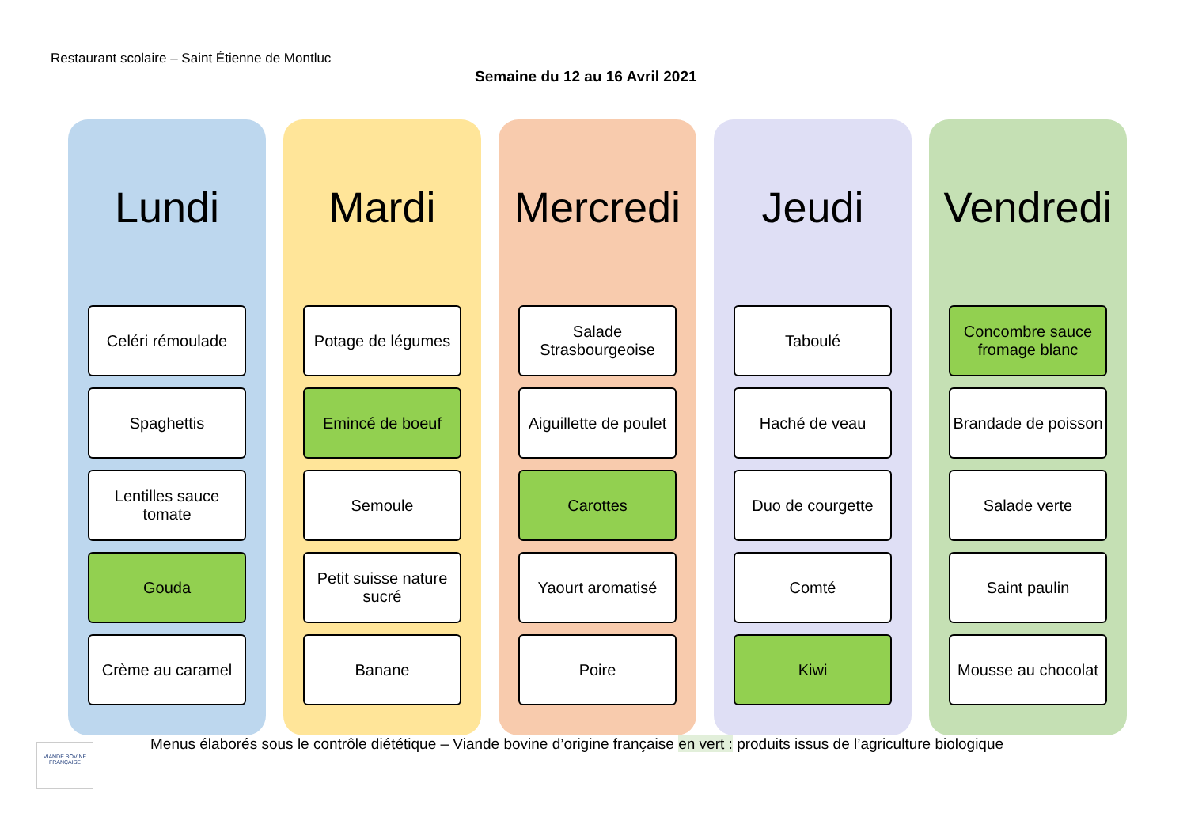Restaurant scolaire – Saint Étienne de Montluc
Semaine du 12 au 16 Avril 2021
Lundi
Celéri rémoulade
Spaghettis
Lentilles sauce tomate
Gouda
Crème au caramel
Mardi
Potage de légumes
Emincé de boeuf
Semoule
Petit suisse nature sucré
Banane
Mercredi
Salade Strasbourgeoise
Aiguillette de poulet
Carottes
Yaourt aromatisé
Poire
Jeudi
Taboulé
Haché de veau
Duo de courgette
Comté
Kiwi
Vendredi
Concombre sauce fromage blanc
Brandade de poisson
Salade verte
Saint paulin
Mousse au chocolat
VIANDE BOVINE FRANÇAISE
Menus élaborés sous le contrôle diététique – Viande bovine d’origine française en vert : produits issus de l’agriculture biologique